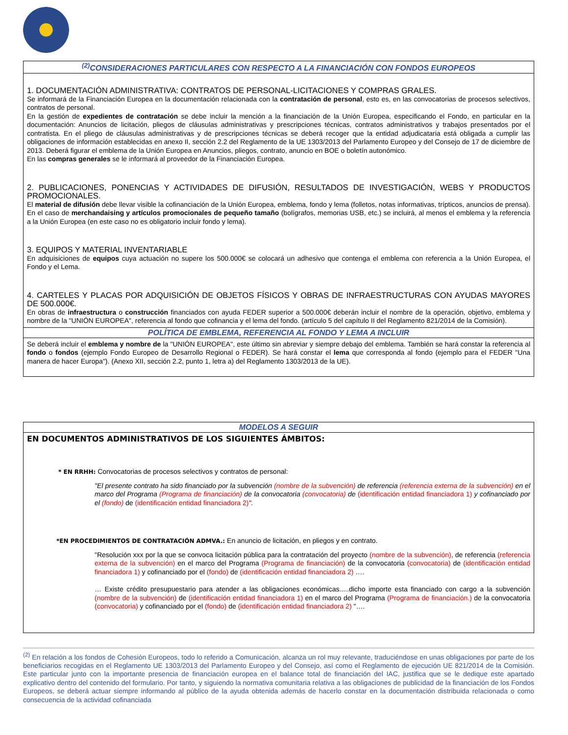| <sup>(2)</sup> CONSIDERACIONES PARTICULARES CON RESPECTO A LA FINANCIACIÓN CON FONDOS EUROPEOS |
| --- |
| 1. DOCUMENTACIÓN ADMINISTRATIVA: CONTRATOS DE PERSONAL-LICITACIONES Y COMPRAS GRALES. Se informará de la Financiación Europea en la documentación relacionada con la contratación de personal , esto es, en las convocatorias de procesos selectivos, contratos de personal. En la gestión de expedientes de contratación se debe incluir la mención a la financiación de la Unión Europea, especificando el Fondo, en particular en la documentación: Anuncios de licitación, pliegos de cláusulas administrativas y prescripciones técnicas, contratos administrativos y trabajos presentados por el contratista. En el pliego de cláusulas administrativas y de prescripciones técnicas se deberá recoger que la entidad adjudicataria está obligada a cumplir las obligaciones de información establecidas en anexo II, sección 2.2 del Reglamento de la UE 1303/2013 del Parlamento Europeo y del Consejo de 17 de diciembre de 2013. Deberá figurar el emblema de la Unión Europea en Anuncios, pliegos, contrato, anuncio en BOE o boletín autonómico. En las compras generales se le informará al proveedor de la Financiación Europea. 2. PUBLICACIONES, PONENCIAS Y ACTIVIDADES DE DIFUSIÓN, RESULTADOS DE INVESTIGACIÓN, WEBS Y PRODUCTOS PROMOCIONALES. El material de difusión debe llevar visible la cofinanciación de la Unión Europea, emblema, fondo y lema (folletos, notas informativas, trípticos, anuncios de prensa). En el caso de merchandaising y artículos promocionales de pequeño tamaño (bolígrafos, memorias USB, etc.) se incluirá, al menos el emblema y la referencia a la Unión Europea (en este caso no es obligatorio incluir fondo y lema). 3. EQUIPOS Y MATERIAL INVENTARIABLE En adquisiciones de equipos cuya actuación no supere los 500.000€ se colocará un adhesivo que contenga el emblema con referencia a la Unión Europea, el Fondo y el Lema. 4. CARTELES Y PLACAS POR ADQUISICIÓN DE OBJETOS FÍSICOS Y OBRAS DE INFRAESTRUCTURAS CON AYUDAS MAYORES DE 500.000€. En obras de infraestructura o construcción financiados con ayuda FEDER superior a 500.000€ deberán incluir el nombre de la operación, objetivo, emblema y nombre de la "UNIÓN EUROPEA", referencia al fondo que cofinancia y el lema del fondo. (artículo 5 del capítulo II del Reglamento 821/2014 de la Comisión). |
| POLÍTICA DE EMBLEMA, REFERENCIA AL FONDO Y LEMA A INCLUIR |
| Se deberá incluir el emblema y nombre de la "UNIÓN EUROPEA", este último sin abreviar y siempre debajo del emblema. También se hará constar la referencia al fondo o fondos (ejemplo Fondo Europeo de Desarrollo Regional o FEDER). Se hará constar el lema que corresponda al fondo (ejemplo para el FEDER "Una manera de hacer Europa"). (Anexo XII, sección 2.2, punto 1, letra a) del Reglamento 1303/2013 de la UE). |
| MODELOS A SEGUIR |
| --- |
| EN DOCUMENTOS ADMINISTRATIVOS DE LOS SIGUIENTES ÁMBITOS: * EN RRHH: Convocatorias de procesos selectivos y contratos de personal: "El presente contrato ha sido financiado por la subvención (nombre de la subvención) de referencia (referencia externa de la subvención) en el marco del Programa (Programa de financiación) de la convocatoria (convocatoria) de (identificación entidad financiadora 1) y cofinanciado por el (fondo) de (identificación entidad financiadora 2) ". *EN PROCEDIMIENTOS DE CONTRATACIÓN ADMVA.: En anuncio de licitación, en pliegos y en contrato. "Resolución xxx por la que se convoca licitación pública para la contratación del proyecto (nombre de la subvención) , de referencia (referencia externa de la subvención) en el marco del Programa (Programa de financiación) de la convocatoria (convocatoria) de (identificación entidad financiadora 1) y cofinanciado por el (fondo) de (identificación entidad financiadora 2) …. … Existe crédito presupuestario para atender a las obligaciones económicas.....dicho importe esta financiado con cargo a la subvención (nombre de la subvención) de (identificación entidad financiadora 1) en el marco del Programa (Programa de financiación.) de la convocatoria (convocatoria) y cofinanciado por el (fondo) de (identificación entidad financiadora 2) "…. |
<sup>(2)</sup> En relación a los fondos de Cohesión Europeos, todo lo referido a Comunicación, alcanza un rol muy relevante, traduciéndose en unas obligaciones por parte de los beneficiarios recogidas en el Reglamento UE 1303/2013 del Parlamento Europeo y del Consejo, así como el Reglamento de ejecución UE 821/2014 de la Comisión. Este particular junto con la importante presencia de financiación europea en el balance total de financiación del IAC, justifica que se le dedique este apartado explicativo dentro del contenido del formulario. Por tanto, y siguiendo la normativa comunitaria relativa a las obligaciones de publicidad de la financiación de los Fondos Europeos, se deberá actuar siempre informando al público de la ayuda obtenida además de hacerlo constar en la documentación distribuida relacionada o como consecuencia de la actividad cofinanciada